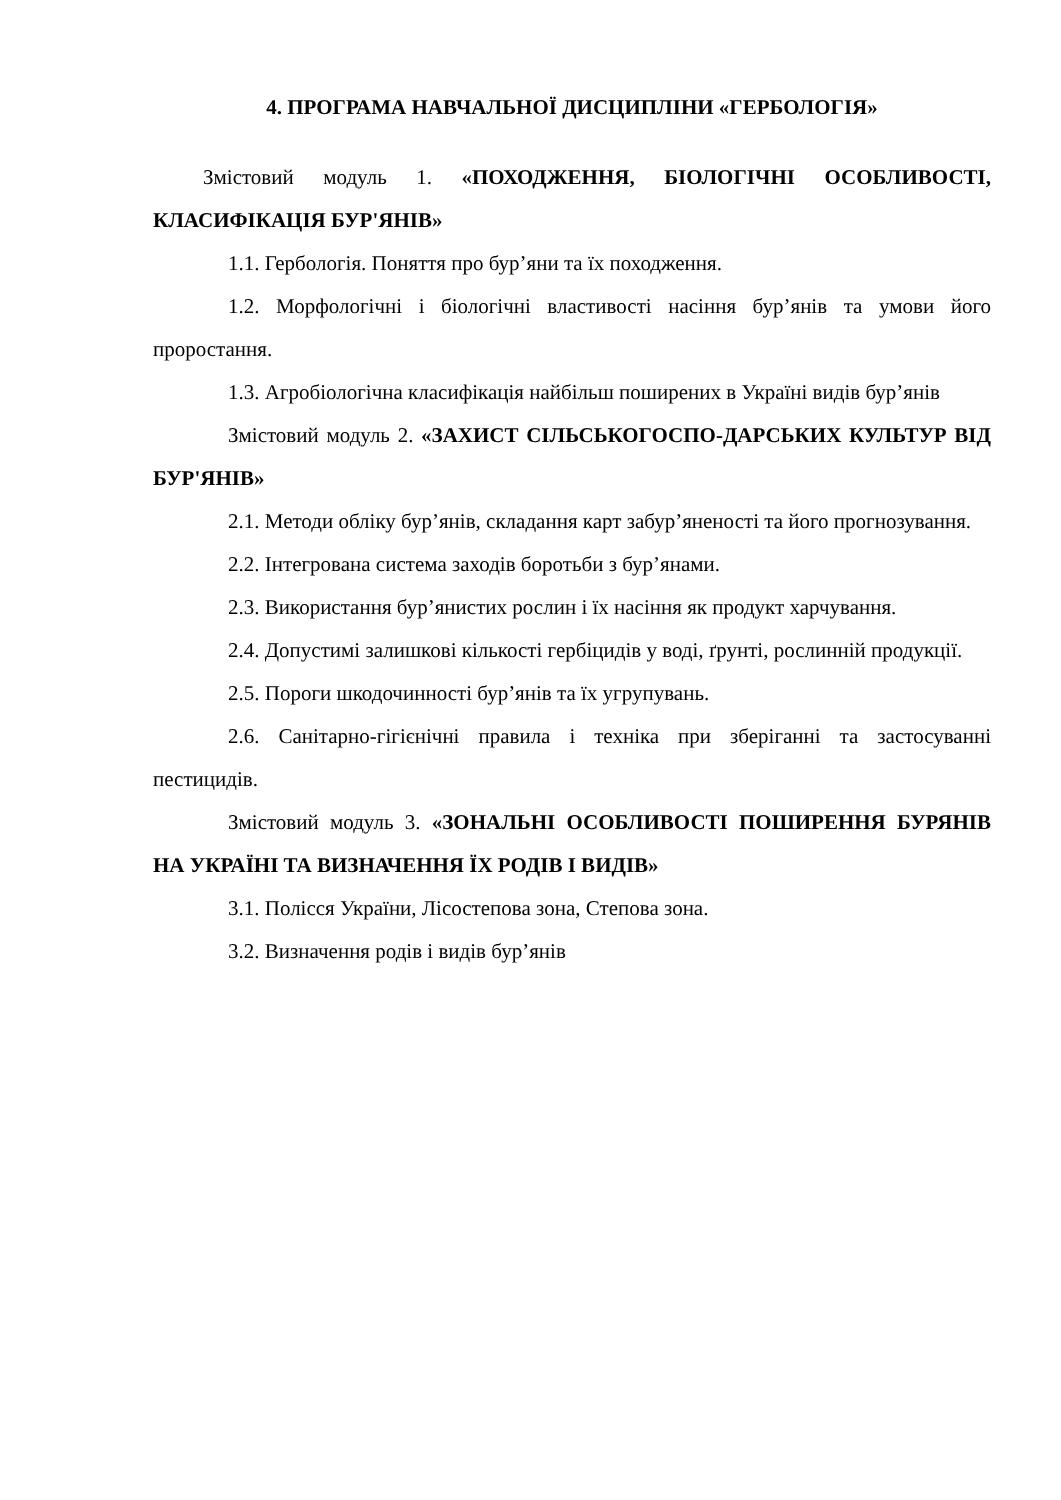4. ПРОГРАМА НАВЧАЛЬНОЇ ДИСЦИПЛІНИ «ГЕРБОЛОГІЯ»
Змістовий модуль 1. «ПОХОДЖЕННЯ, БІОЛОГІЧНІ ОСОБЛИВОСТІ, КЛАСИФІКАЦІЯ БУР'ЯНІВ»
1.1. Гербологія. Поняття про бур’яни та їх походження.
1.2. Морфологічні і біологічні властивості насіння бур’янів та умови його проростання.
1.3. Агробіологічна класифікація найбільш поширених в Україні видів бур’янів
Змістовий модуль 2. «ЗАХИСТ СІЛЬСЬКОГОСПО-ДАРСЬКИХ КУЛЬТУР ВІД БУР'ЯНІВ»
2.1. Методи обліку бур’янів, складання карт забур’яненості та його прогнозування.
2.2. Інтегрована система заходів боротьби з бур’янами.
2.3. Використання бур’янистих рослин і їх насіння як продукт харчування.
2.4. Допустимі залишкові кількості гербіцидів у воді, ґрунті, рослинній продукції.
2.5. Пороги шкодочинності бур’янів та їх угрупувань.
2.6. Санітарно-гігієнічні правила і техніка при зберіганні та застосуванні пестицидів.
Змістовий модуль 3. «ЗОНАЛЬНІ ОСОБЛИВОСТІ ПОШИРЕННЯ БУРЯНІВ НА УКРАЇНІ ТА ВИЗНАЧЕННЯ ЇХ РОДІВ І ВИДІВ»
3.1. Полісся України, Лісостепова зона, Степова зона.
3.2. Визначення родів і видів бур’янів